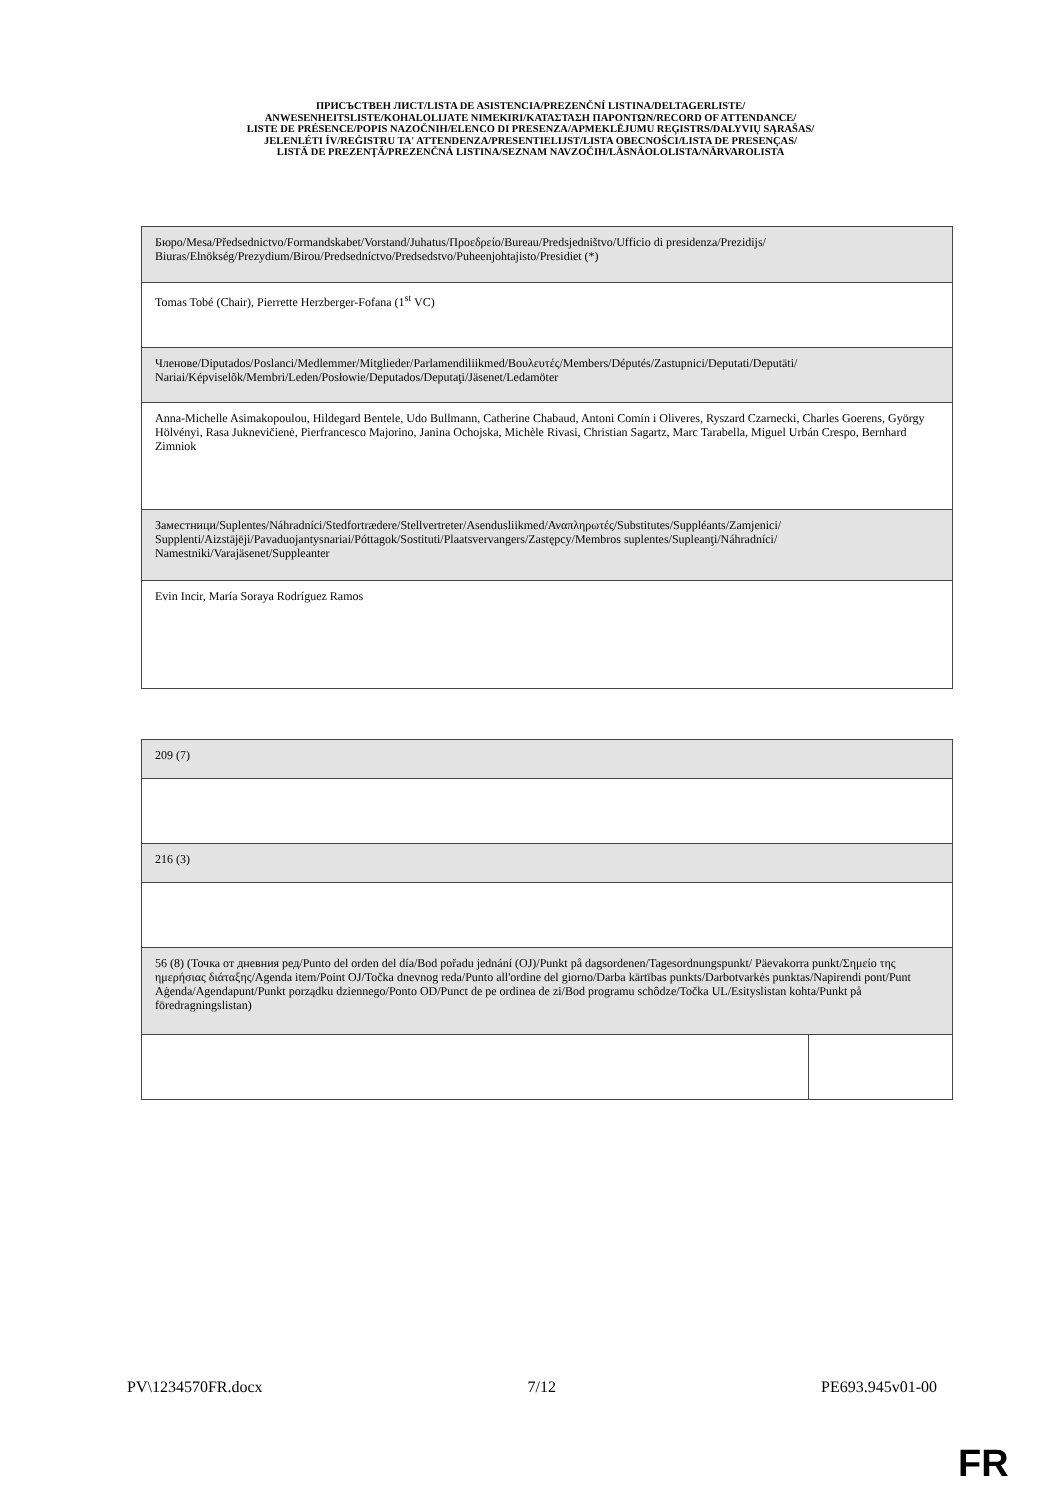ПРИСЪСТВЕН ЛИСТ/LISTA DE ASISTENCIA/PREZENČNÍ LISTINA/DELTAGERLISTE/
ANWESENHEITSLISTE/KOHALOLIJATE NIMEKIRI/ΚΑΤΑΣΤΑΣΗ ΠΑΡΟΝΤΩΝ/RECORD OF ATTENDANCE/
LISTE DE PRÉSENCE/POPIS NAZOČNIH/ELENCO DI PRESENZA/APMEKLĒJUMU REĢISTRS/DALYVIŲ SĄRAŠAS/
JELENLÉTI ÍV/REĠISTRU TA' ATTENDENZA/PRESENTIELIJST/LISTA OBECNOŚCI/LISTA DE PRESENÇAS/
LISTĂ DE PREZENŢĂ/PREZENČNÁ LISTINA/SEZNAM NAVZOČIH/LÄSNÄOLOLISTA/NÄRVAROLISTA
| Бюро/Mesa/Předsednictvo/Formandskabet/Vorstand/Juhatus/Προεδρείο/Bureau/Predsjedništvo/Ufficio di presidenza/Prezidijs/ Biuras/Elnökség/Prezydium/Birou/Predsedníctvo/Predsedstvo/Puheenjohtajisto/Presidiet (*) |
| Tomas Tobé (Chair), Pierrette Herzberger-Fofana (1<sup>st</sup> VC) |
| Членове/Diputados/Poslanci/Medlemmer/Mitglieder/Parlamendiliikmed/Βουλευτές/Members/Députés/Zastupnici/Deputati/Deputāti/ Nariai/Képviselõk/Membri/Leden/Posłowie/Deputados/Deputaţi/Jäsenet/Ledamöter |
| Anna-Michelle Asimakopoulou, Hildegard Bentele, Udo Bullmann, Catherine Chabaud, Antoni Comín i Oliveres, Ryszard Czarnecki, Charles Goerens, György Hölvényi, Rasa Juknevičienė, Pierfrancesco Majorino, Janina Ochojska, Michèle Rivasi, Christian Sagartz, Marc Tarabella, Miguel Urbán Crespo, Bernhard Zimniok |
| Заместници/Suplentes/Náhradníci/Stedfortrædere/Stellvertreter/Asendusliikmed/Αναπληρωτές/Substitutes/Suppléants/Zamjenici/ Supplenti/Aizstājēji/Pavaduojantysnariai/Póttagok/Sostituti/Plaatsvervangers/Zastępcy/Membros suplentes/Supleanţi/Náhradníci/ Namestniki/Varajäsenet/Suppleanter |
| Evin Incir, María Soraya Rodríguez Ramos |
| 209 (7) | |
| 216 (3) | |
| 56 (8) (Точка от дневния ред/Punto del orden del día/Bod pořadu jednání (OJ)/Punkt på dagsordenen/Tagesordnungspunkt/ Päevakorra punkt/Σημείο της ημερήσιας διάταξης/Agenda item/Point OJ/Točka dnevnog reda/Punto all'ordine del giorno/Darba kārtības punkts/Darbotvarkės punktas/Napirendi pont/Punt Aġenda/Agendapunt/Punkt porządku dziennego/Ponto OD/Punct de pe ordinea de zi/Bod programu schôdze/Točka UL/Esityslistan kohta/Punkt på föredragningslistan) | |
PV\1234570FR.docx 7/12 PE693.945v01-00
FR